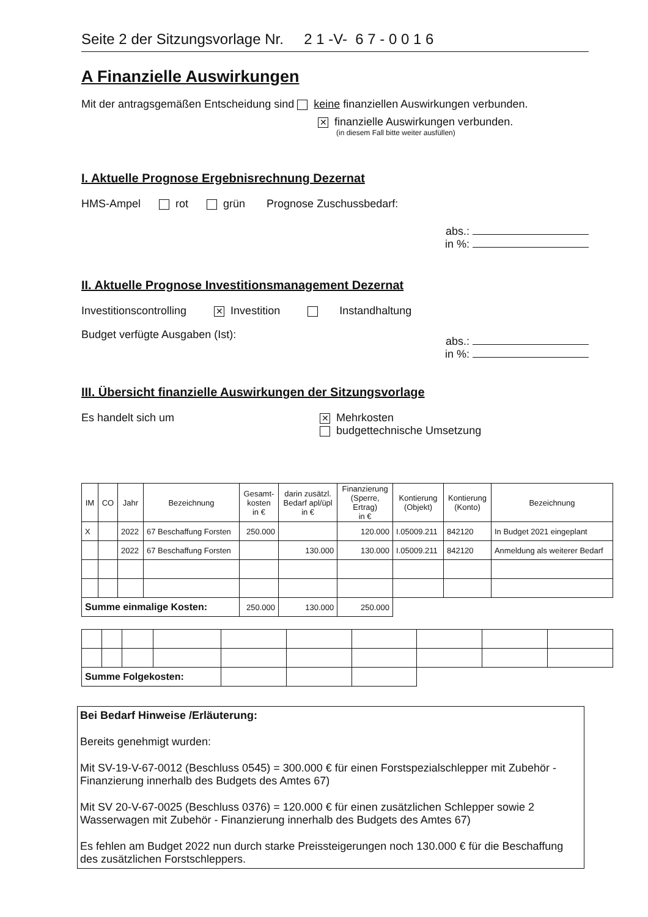Seite 2 der Sitzungsvorlage Nr. 2 1 -V- 6 7 - 0 0 1 6
A Finanzielle Auswirkungen
Mit der antragsgemäßen Entscheidung sind keine finanziellen Auswirkungen verbunden.
✕ finanzielle Auswirkungen verbunden.
(in diesem Fall bitte weiter ausfüllen)
I. Aktuelle Prognose Ergebnisrechnung Dezernat
HMS-Ampel rot grün Prognose Zuschussbedarf:
abs.:
in %:
II. Aktuelle Prognose Investitionsmanagement Dezernat
Investitionscontrolling ✕ Investition Instandhaltung
Budget verfügte Ausgaben (Ist):
abs.:
in %:
III. Übersicht finanzielle Auswirkungen der Sitzungsvorlage
Es handelt sich um
✕ Mehrkosten
budgettechnische Umsetzung
| IM | CO | Jahr | Bezeichnung | Gesamt- kosten in € | darin zusätzl. Bedarf apl/üpl in € | Finanzierung (Sperre, Ertrag) in € | Kontierung (Objekt) | Kontierung (Konto) | Bezeichnung |
| --- | --- | --- | --- | --- | --- | --- | --- | --- | --- |
| X | | 2022 | 67 Beschaffung Forsten | 250.000 | | 120.000 | I.05009.211 | 842120 | In Budget 2021 eingeplant |
| | | 2022 | 67 Beschaffung Forsten | | 130.000 | 130.000 | I.05009.211 | 842120 | Anmeldung als weiterer Bedarf |
| Summe einmalige Kosten: | | | | 250.000 | 130.000 | 250.000 | | | |
| Summe Folgekosten: | | | | | | | | | |
Bei Bedarf Hinweise /Erläuterung:
Bereits genehmigt wurden:
Mit SV-19-V-67-0012 (Beschluss 0545) = 300.000 € für einen Forstspezialschlepper mit Zubehör - Finanzierung innerhalb des Budgets des Amtes 67)
Mit SV 20-V-67-0025 (Beschluss 0376) = 120.000 € für einen zusätzlichen Schlepper sowie 2 Wasserwagen mit Zubehör - Finanzierung innerhalb des Budgets des Amtes 67)
Es fehlen am Budget 2022 nun durch starke Preissteigerungen noch 130.000 € für die Beschaffung des zusätzlichen Forstschleppers.